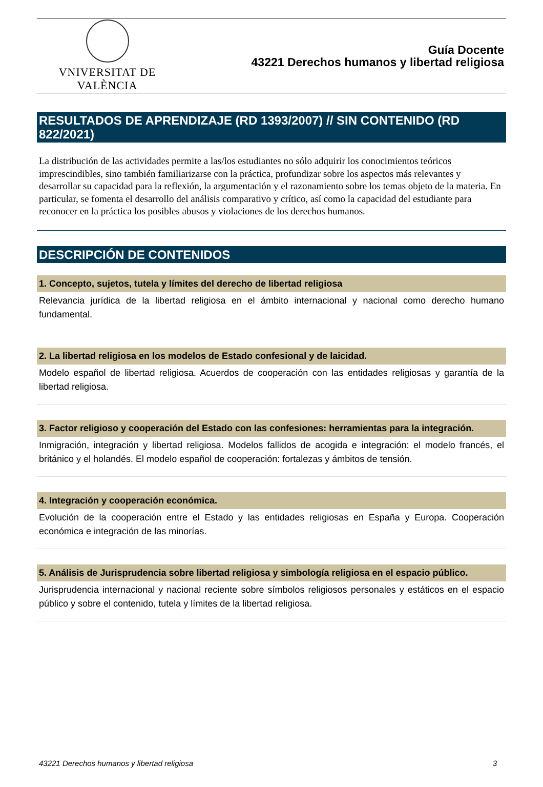VNIVERSITAT DE VALÈNCIA
Guía Docente
43221 Derechos humanos y libertad religiosa
RESULTADOS DE APRENDIZAJE (RD 1393/2007) // SIN CONTENIDO (RD 822/2021)
La distribución de las actividades permite a las/los estudiantes no sólo adquirir los conocimientos teóricos imprescindibles, sino también familiarizarse con la práctica, profundizar sobre los aspectos más relevantes y desarrollar su capacidad para la reflexión, la argumentación y el razonamiento sobre los temas objeto de la materia. En particular, se fomenta el desarrollo del análisis comparativo y crítico, así como la capacidad del estudiante para reconocer en la práctica los posibles abusos y violaciones de los derechos humanos.
DESCRIPCIÓN DE CONTENIDOS
1. Concepto, sujetos, tutela y límites del derecho de libertad religiosa
Relevancia jurídica de la libertad religiosa en el ámbito internacional y nacional como derecho humano fundamental.
2. La libertad religiosa en los modelos de Estado confesional y de laicidad.
Modelo español de libertad religiosa. Acuerdos de cooperación con las entidades religiosas y garantía de la libertad religiosa.
3. Factor religioso y cooperación del Estado con las confesiones: herramientas para la integración.
Inmigración, integración y libertad religiosa. Modelos fallidos de acogida e integración: el modelo francés, el británico y el holandés. El modelo español de cooperación: fortalezas y ámbitos de tensión.
4. Integración y cooperación económica.
Evolución de la cooperación entre el Estado y las entidades religiosas en España y Europa. Cooperación económica e integración de las minorías.
5. Análisis de Jurisprudencia sobre libertad religiosa y simbología religiosa en el espacio público.
Jurisprudencia internacional y nacional reciente sobre símbolos religiosos personales y estáticos en el espacio público y sobre el contenido, tutela y límites de la libertad religiosa.
43221 Derechos humanos y libertad religiosa 3